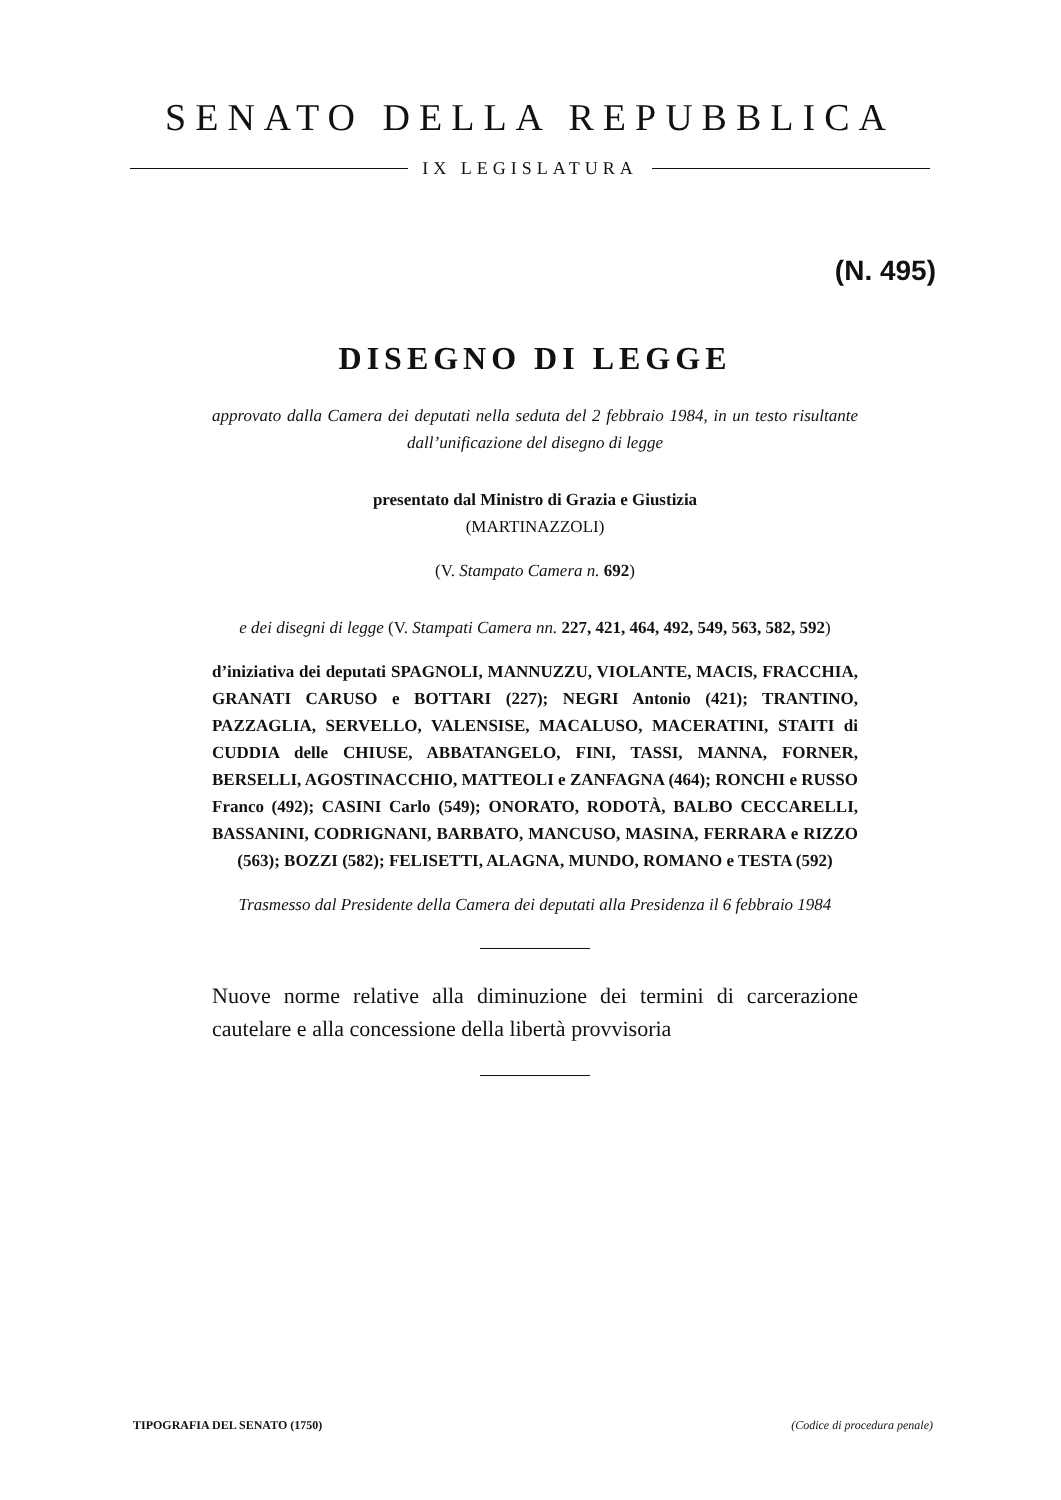SENATO DELLA REPUBBLICA
IX LEGISLATURA
(N. 495)
DISEGNO DI LEGGE
approvato dalla Camera dei deputati nella seduta del 2 febbraio 1984, in un testo risultante dall’unificazione del disegno di legge
presentato dal Ministro di Grazia e Giustizia
(MARTINAZZOLI)
(V. Stampato Camera n. 692)
e dei disegni di legge (V. Stampati Camera nn. 227, 421, 464, 492, 549, 563, 582, 592)
d’iniziativa dei deputati SPAGNOLI, MANNUZZU, VIOLANTE, MACIS, FRACCHIA, GRANATI CARUSO e BOTTARI (227); NEGRI Antonio (421); TRANTINO, PAZZAGLIA, SERVELLO, VALENSISE, MACALUSO, MACERATINI, STAITI di CUDDIA delle CHIUSE, ABBATANGELO, FINI, TASSI, MANNA, FORNER, BERSELLI, AGOSTINACCHIO, MATTEOLI e ZANFAGNA (464); RONCHI e RUSSO Franco (492); CASINI Carlo (549); ONORATO, RODOTÀ, BALBO CECCARELLI, BASSANINI, CODRIGNANI, BARBATO, MANCUSO, MASINA, FERRARA e RIZZO (563); BOZZI (582); FELISETTI, ALAGNA, MUNDO, ROMANO e TESTA (592)
Trasmesso dal Presidente della Camera dei deputati alla Presidenza il 6 febbraio 1984
Nuove norme relative alla diminuzione dei termini di carcerazione cautelare e alla concessione della libertà provvisoria
TIPOGRAFIA DEL SENATO (1750) (Codice di procedura penale)